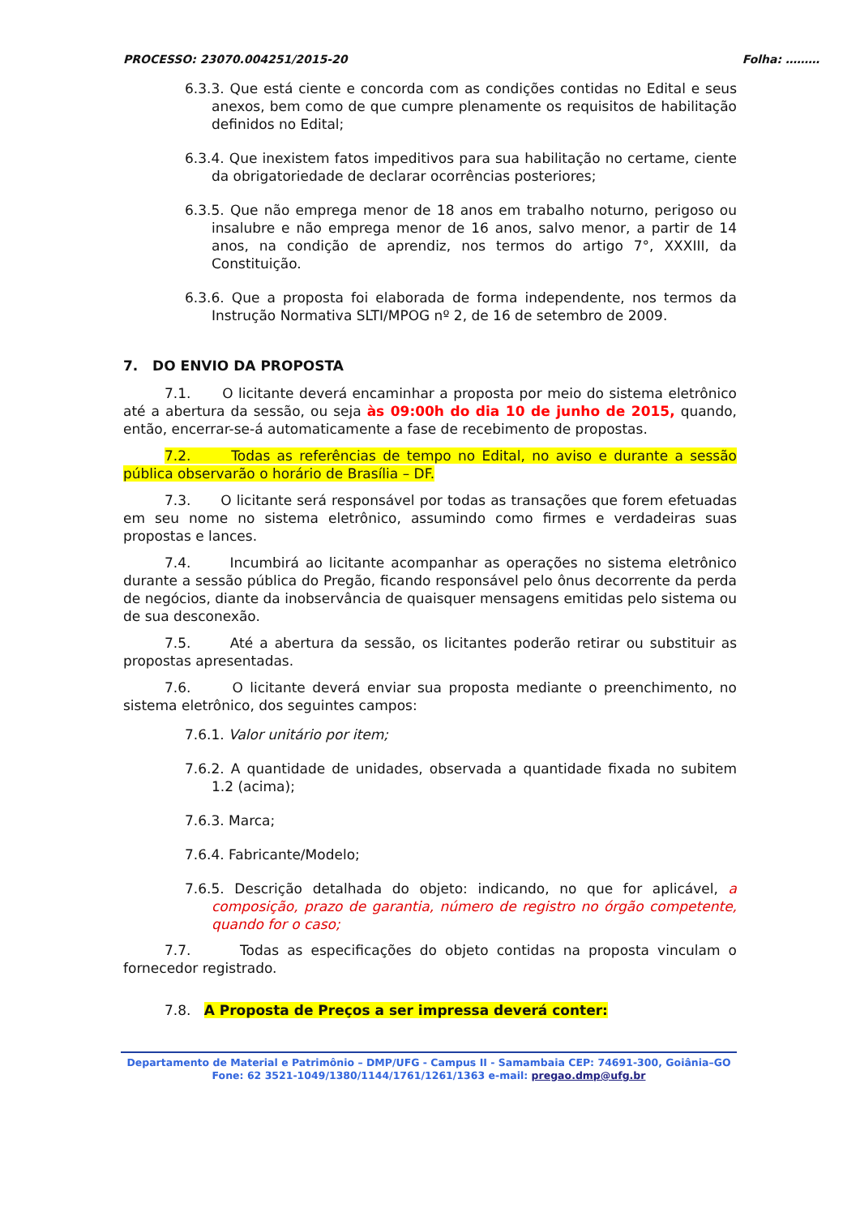PROCESSO: 23070.004251/2015-20 Folha: ………
6.3.3. Que está ciente e concorda com as condições contidas no Edital e seus anexos, bem como de que cumpre plenamente os requisitos de habilitação definidos no Edital;
6.3.4. Que inexistem fatos impeditivos para sua habilitação no certame, ciente da obrigatoriedade de declarar ocorrências posteriores;
6.3.5. Que não emprega menor de 18 anos em trabalho noturno, perigoso ou insalubre e não emprega menor de 16 anos, salvo menor, a partir de 14 anos, na condição de aprendiz, nos termos do artigo 7°, XXXIII, da Constituição.
6.3.6. Que a proposta foi elaborada de forma independente, nos termos da Instrução Normativa SLTI/MPOG nº 2, de 16 de setembro de 2009.
7. DO ENVIO DA PROPOSTA
7.1. O licitante deverá encaminhar a proposta por meio do sistema eletrônico até a abertura da sessão, ou seja às 09:00h do dia 10 de junho de 2015, quando, então, encerrar-se-á automaticamente a fase de recebimento de propostas.
7.2. Todas as referências de tempo no Edital, no aviso e durante a sessão pública observarão o horário de Brasília – DF.
7.3. O licitante será responsável por todas as transações que forem efetuadas em seu nome no sistema eletrônico, assumindo como firmes e verdadeiras suas propostas e lances.
7.4. Incumbirá ao licitante acompanhar as operações no sistema eletrônico durante a sessão pública do Pregão, ficando responsável pelo ônus decorrente da perda de negócios, diante da inobservância de quaisquer mensagens emitidas pelo sistema ou de sua desconexão.
7.5. Até a abertura da sessão, os licitantes poderão retirar ou substituir as propostas apresentadas.
7.6. O licitante deverá enviar sua proposta mediante o preenchimento, no sistema eletrônico, dos seguintes campos:
7.6.1. Valor unitário por item;
7.6.2. A quantidade de unidades, observada a quantidade fixada no subitem 1.2 (acima);
7.6.3. Marca;
7.6.4. Fabricante/Modelo;
7.6.5. Descrição detalhada do objeto: indicando, no que for aplicável, a composição, prazo de garantia, número de registro no órgão competente, quando for o caso;
7.7. Todas as especificações do objeto contidas na proposta vinculam o fornecedor registrado.
7.8. A Proposta de Preços a ser impressa deverá conter:
Departamento de Material e Patrimônio – DMP/UFG - Campus II - Samambaia CEP: 74691-300, Goiânia–GO
Fone: 62 3521-1049/1380/1144/1761/1261/1363 e-mail: pregao.dmp@ufg.br